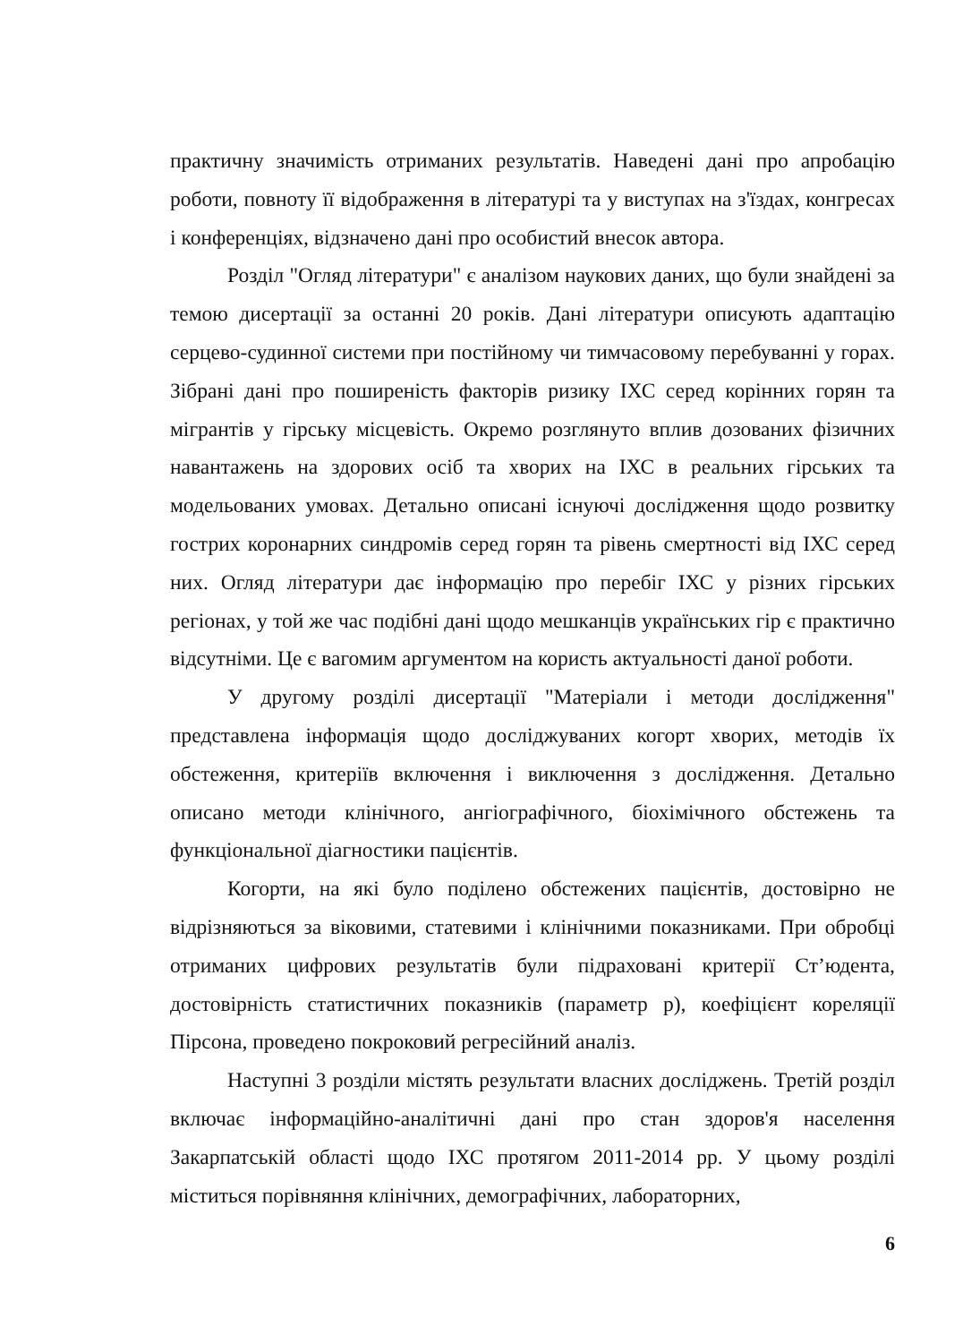практичну значимість отриманих результатів. Наведені дані про апробацію роботи, повноту її відображення в літературі та у виступах на з'їздах, конгресах і конференціях, відзначено дані про особистий внесок автора.
Розділ "Огляд літератури" є аналізом наукових даних, що були знайдені за темою дисертації за останні 20 років. Дані літератури описують адаптацію серцево-судинної системи при постійному чи тимчасовому перебуванні у горах. Зібрані дані про поширеність факторів ризику ІХС серед корінних горян та мігрантів у гірську місцевість. Окремо розглянуто вплив дозованих фізичних навантажень на здорових осіб та хворих на ІХС в реальних гірських та модельованих умовах. Детально описані існуючі дослідження щодо розвитку гострих коронарних синдромів серед горян та рівень смертності від ІХС серед них. Огляд літератури дає інформацію про перебіг ІХС у різних гірських регіонах, у той же час подібні дані щодо мешканців українських гір є практично відсутніми. Це є вагомим аргументом на користь актуальності даної роботи.
У другому розділі дисертації "Матеріали і методи дослідження" представлена інформація щодо досліджуваних когорт хворих, методів їх обстеження, критеріїв включення і виключення з дослідження. Детально описано методи клінічного, ангіографічного, біохімічного обстежень та функціональної діагностики пацієнтів.
Когорти, на які було поділено обстежених пацієнтів, достовірно не відрізняються за віковими, статевими і клінічними показниками. При обробці отриманих цифрових результатів були підраховані критерії Ст’юдента, достовірність статистичних показників (параметр р), коефіцієнт кореляції Пірсона, проведено покроковий регресійний аналіз.
Наступні 3 розділи містять результати власних досліджень. Третій розділ включає інформаційно-аналітичні дані про стан здоров'я населення Закарпатській області щодо ІХС протягом 2011-2014 рр. У цьому розділі міститься порівняння клінічних, демографічних, лабораторних,
6